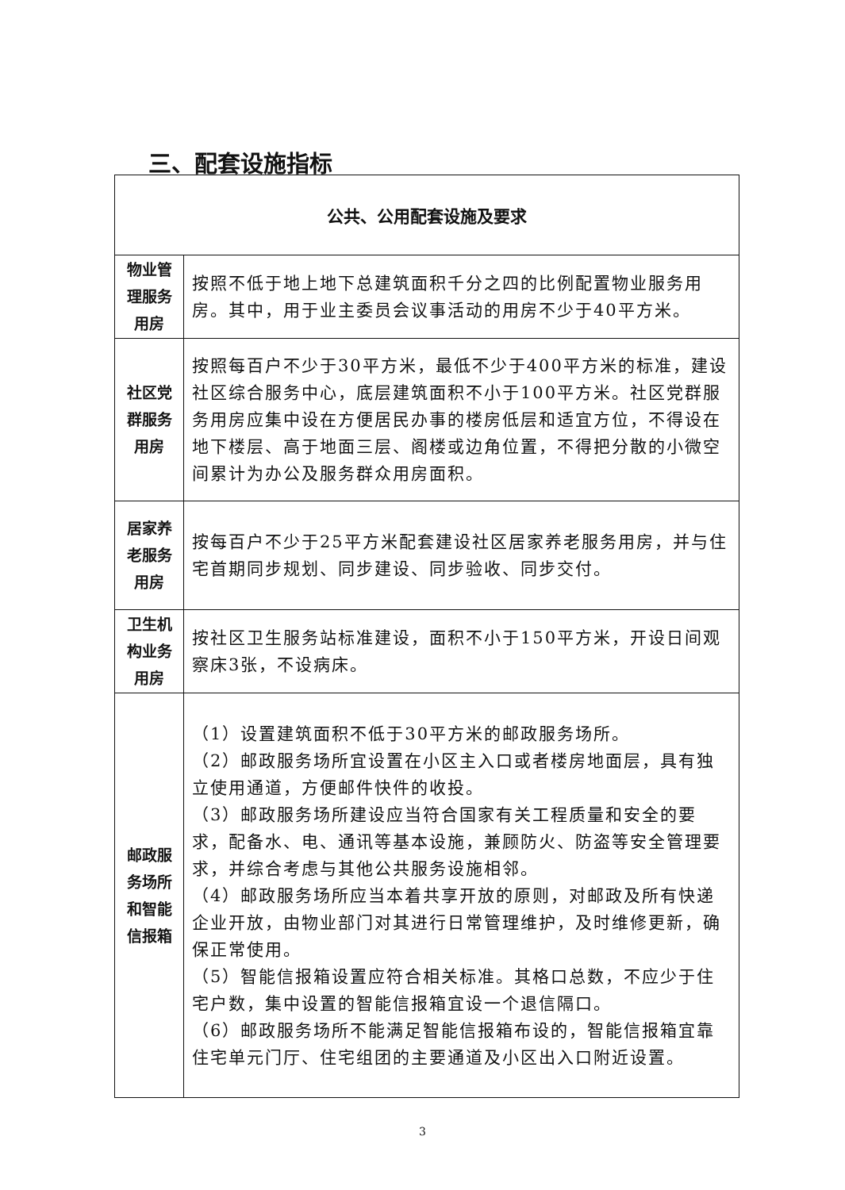三、配套设施指标
| 公共、公用配套设施及要求 | |
| --- | --- |
| 物业管 理服务 用房 | 按照不低于地上地下总建筑面积千分之四的比例配置物业服务用房。其中，用于业主委员会议事活动的用房不少于40平方米。 |
| 社区党 群服务 用房 | 按照每百户不少于30平方米，最低不少于400平方米的标准，建设社区综合服务中心，底层建筑面积不小于100平方米。社区党群服务用房应集中设在方便居民办事的楼房低层和适宜方位，不得设在地下楼层、高于地面三层、阁楼或边角位置，不得把分散的小微空间累计为办公及服务群众用房面积。 |
| 居家养 老服务 用房 | 按每百户不少于25平方米配套建设社区居家养老服务用房，并与住宅首期同步规划、同步建设、同步验收、同步交付。 |
| 卫生机 构业务 用房 | 按社区卫生服务站标准建设，面积不小于150平方米，开设日间观察床3张，不设病床。 |
| 邮政服 务场所 和智能 信报箱 | （1）设置建筑面积不低于30平方米的邮政服务场所。 （2）邮政服务场所宜设置在小区主入口或者楼房地面层，具有独立使用通道，方便邮件快件的收投。 （3）邮政服务场所建设应当符合国家有关工程质量和安全的要求，配备水、电、通讯等基本设施，兼顾防火、防盗等安全管理要求，并综合考虑与其他公共服务设施相邻。 （4）邮政服务场所应当本着共享开放的原则，对邮政及所有快递企业开放，由物业部门对其进行日常管理维护，及时维修更新，确保正常使用。 （5）智能信报箱设置应符合相关标准。其格口总数，不应少于住宅户数，集中设置的智能信报箱宜设一个退信隔口。 （6）邮政服务场所不能满足智能信报箱布设的，智能信报箱宜靠住宅单元门厅、住宅组团的主要通道及小区出入口附近设置。 |
3